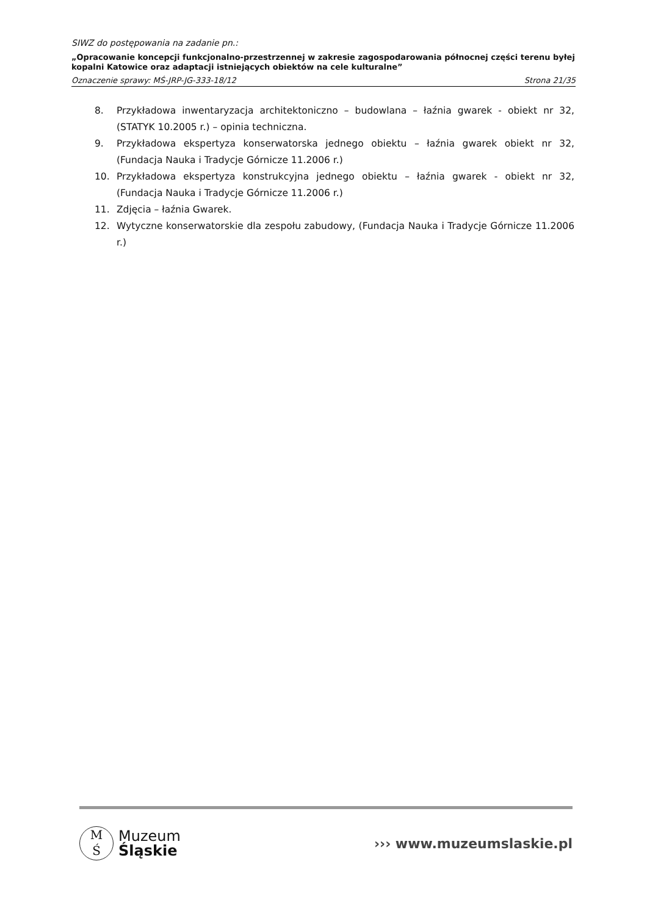SIWZ do postępowania na zadanie pn.:
„Opracowanie koncepcji funkcjonalno-przestrzennej w zakresie zagospodarowania północnej części terenu byłej kopalni Katowice oraz adaptacji istniejących obiektów na cele kulturalne”
Oznaczenie sprawy: MŚ-JRP-JG-333-18/12 Strona 21/35
8. Przykładowa inwentaryzacja architektoniczno – budowlana – łaźnia gwarek - obiekt nr 32, (STATYK 10.2005 r.) – opinia techniczna.
9. Przykładowa ekspertyza konserwatorska jednego obiektu – łaźnia gwarek obiekt nr 32, (Fundacja Nauka i Tradycje Górnicze 11.2006 r.)
10. Przykładowa ekspertyza konstrukcyjna jednego obiektu – łaźnia gwarek - obiekt nr 32, (Fundacja Nauka i Tradycje Górnicze 11.2006 r.)
11. Zdjęcia – łaźnia Gwarek.
12. Wytyczne konserwatorskie dla zespołu zabudowy, (Fundacja Nauka i Tradycje Górnicze 11.2006 r.)
M
Ś
Muzeum
Śląskie
››› www.muzeumslaskie.pl